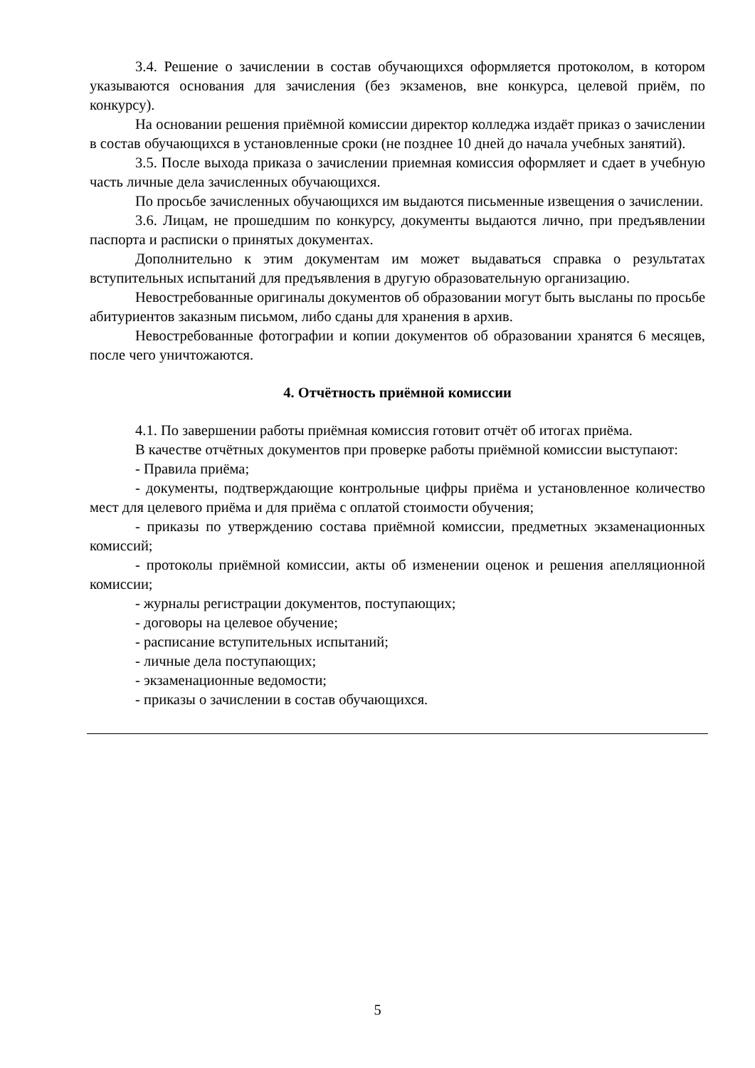3.4. Решение о зачислении в состав обучающихся оформляется протоколом, в котором указываются основания для зачисления (без экзаменов, вне конкурса, целевой приём, по конкурсу).
На основании решения приёмной комиссии директор колледжа издаёт приказ о зачислении в состав обучающихся в установленные сроки (не позднее 10 дней до начала учебных занятий).
3.5. После выхода приказа о зачислении приемная комиссия оформляет и сдает в учебную часть личные дела зачисленных обучающихся.
По просьбе зачисленных обучающихся им выдаются письменные извещения о зачислении.
3.6. Лицам, не прошедшим по конкурсу, документы выдаются лично, при предъявлении паспорта и расписки о принятых документах.
Дополнительно к этим документам им может выдаваться справка о результатах вступительных испытаний для предъявления в другую образовательную организацию.
Невостребованные оригиналы документов об образовании могут быть высланы по просьбе абитуриентов заказным письмом, либо сданы для хранения в архив.
Невостребованные фотографии и копии документов об образовании хранятся 6 месяцев, после чего уничтожаются.
4. Отчётность приёмной комиссии
4.1. По завершении работы приёмная комиссия готовит отчёт об итогах приёма.
В качестве отчётных документов при проверке работы приёмной комиссии выступают:
- Правила приёма;
- документы, подтверждающие контрольные цифры приёма и установленное количество мест для целевого приёма и для приёма с оплатой стоимости обучения;
- приказы по утверждению состава приёмной комиссии, предметных экзаменационных комиссий;
- протоколы приёмной комиссии, акты об изменении оценок и решения апелляционной комиссии;
- журналы регистрации документов, поступающих;
- договоры на целевое обучение;
- расписание вступительных испытаний;
- личные дела поступающих;
- экзаменационные ведомости;
- приказы о зачислении в состав обучающихся.
5